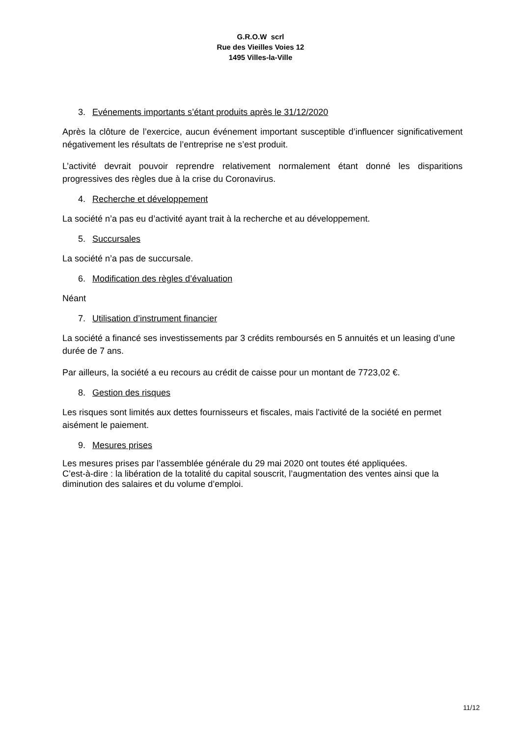G.R.O.W scrl
Rue des Vieilles Voies 12
1495 Villes-la-Ville
3. Evénements importants s’étant produits après le 31/12/2020
Après la clôture de l’exercice, aucun événement important susceptible d’influencer significativement négativement les résultats de l’entreprise ne s’est produit.
L’activité devrait pouvoir reprendre relativement normalement étant donné les disparitions progressives des règles due à la crise du Coronavirus.
4. Recherche et développement
La société n’a pas eu d’activité ayant trait à la recherche et au développement.
5. Succursales
La société n’a pas de succursale.
6. Modification des règles d’évaluation
Néant
7. Utilisation d’instrument financier
La société a financé ses investissements par 3 crédits remboursés en 5 annuités et un leasing d’une durée de 7 ans.
Par ailleurs, la société a eu recours au crédit de caisse pour un montant de 7723,02 €.
8. Gestion des risques
Les risques sont limités aux dettes fournisseurs et fiscales, mais l'activité de la société en permet aisément le paiement.
9. Mesures prises
Les mesures prises par l’assemblée générale du 29 mai 2020 ont toutes été appliquées.
C’est-à-dire : la libération de la totalité du capital souscrit, l’augmentation des ventes ainsi que la diminution des salaires et du volume d’emploi.
11/12